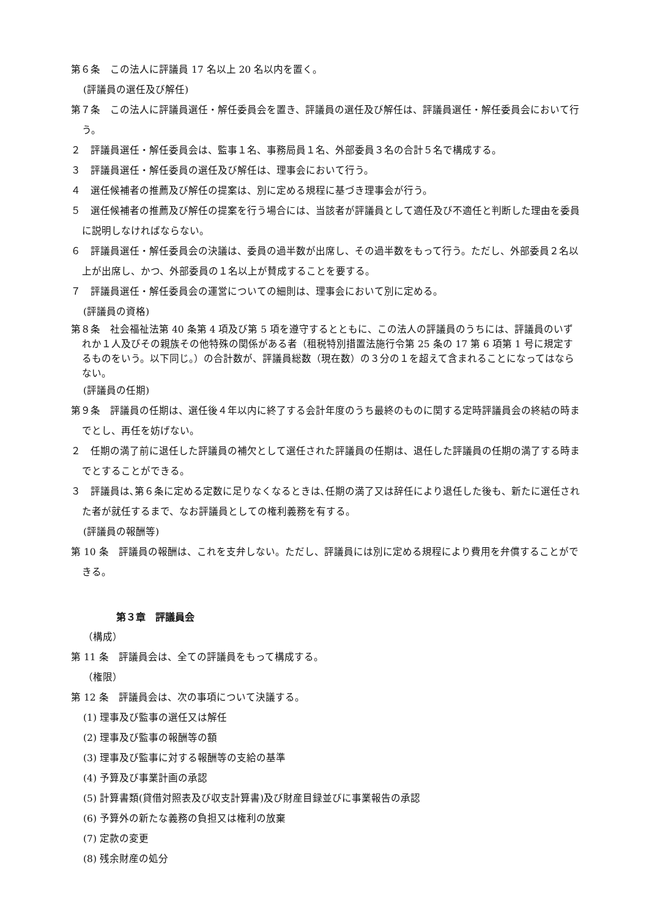第６条　この法人に評議員 17 名以上 20 名以内を置く。
(評議員の選任及び解任)
第７条　この法人に評議員選任・解任委員会を置き、評議員の選任及び解任は、評議員選任・解任委員会において行う。
２　評議員選任・解任委員会は、監事１名、事務局員１名、外部委員３名の合計５名で構成する。
３　評議員選任・解任委員の選任及び解任は、理事会において行う。
４　選任候補者の推薦及び解任の提案は、別に定める規程に基づき理事会が行う。
５　選任候補者の推薦及び解任の提案を行う場合には、当該者が評議員として適任及び不適任と判断した理由を委員に説明しなければならない。
６　評議員選任・解任委員会の決議は、委員の過半数が出席し、その過半数をもって行う。ただし、外部委員２名以上が出席し、かつ、外部委員の１名以上が賛成することを要する。
７　評議員選任・解任委員会の運営についての細則は、理事会において別に定める。
(評議員の資格)
第８条　社会福祉法第 40 条第 4 項及び第 5 項を遵守するとともに、この法人の評議員のうちには、評議員のいずれか１人及びその親族その他特殊の関係がある者（租税特別措置法施行令第 25 条の 17 第 6 項第 1 号に規定するものをいう。以下同じ。）の合計数が、評議員総数（現在数）の３分の１を超えて含まれることになってはならない。
(評議員の任期)
第９条　評議員の任期は、選任後４年以内に終了する会計年度のうち最終のものに関する定時評議員会の終結の時までとし、再任を妨げない。
２　任期の満了前に退任した評議員の補欠として選任された評議員の任期は、退任した評議員の任期の満了する時までとすることができる。
３　評議員は､第６条に定める定数に足りなくなるときは､任期の満了又は辞任により退任した後も、新たに選任された者が就任するまで、なお評議員としての権利義務を有する。
(評議員の報酬等)
第 10 条　評議員の報酬は、これを支弁しない。ただし、評議員には別に定める規程により費用を弁償することができる。
第３章　評議員会
（構成）
第 11 条　評議員会は、全ての評議員をもって構成する。
（権限）
第 12 条　評議員会は、次の事項について決議する。
(1) 理事及び監事の選任又は解任
(2) 理事及び監事の報酬等の額
(3) 理事及び監事に対する報酬等の支給の基準
(4) 予算及び事業計画の承認
(5) 計算書類(貸借対照表及び収支計算書)及び財産目録並びに事業報告の承認
(6) 予算外の新たな義務の負担又は権利の放棄
(7) 定款の変更
(8) 残余財産の処分